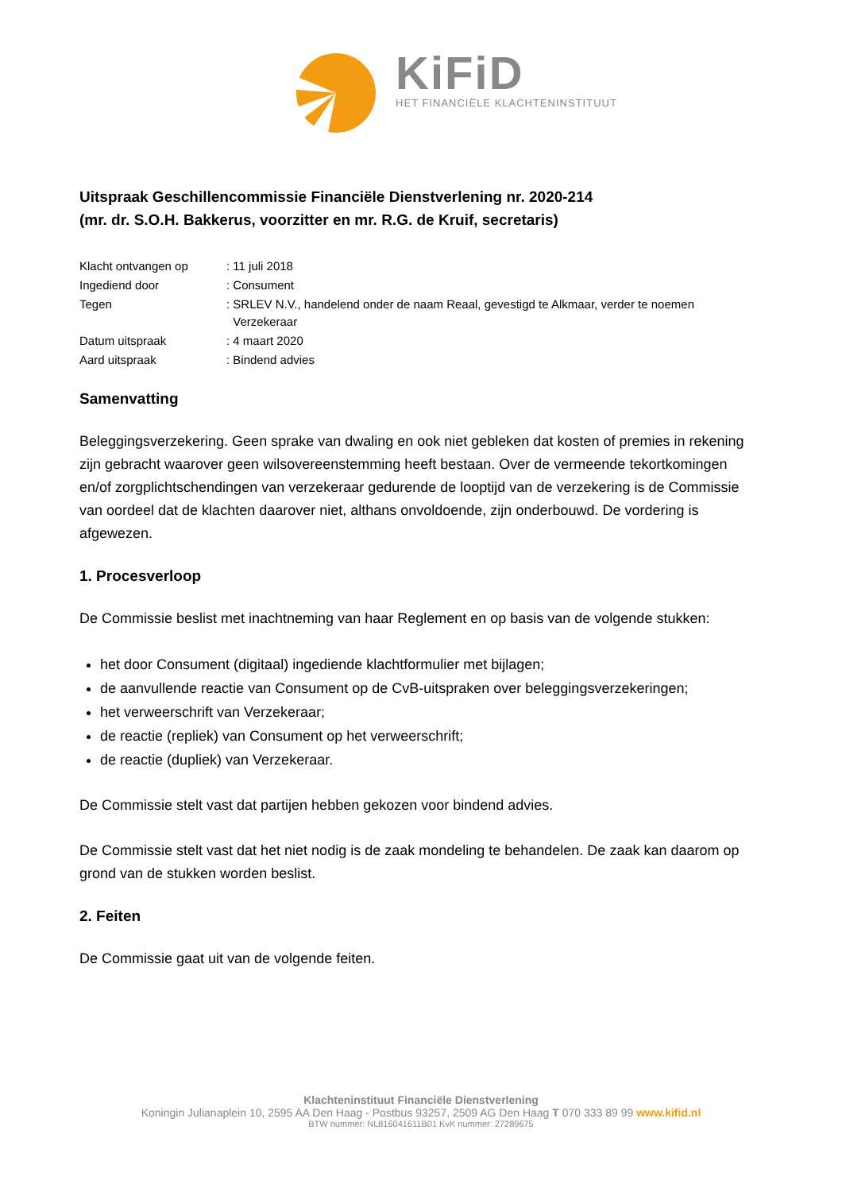KiFiD
HET FINANCIËLE KLACHTENINSTITUUT
Uitspraak Geschillencommissie Financiële Dienstverlening nr. 2020-214
(mr. dr. S.O.H. Bakkerus, voorzitter en mr. R.G. de Kruif, secretaris)
| Klacht ontvangen op | : 11 juli 2018 |
| Ingediend door | : Consument |
| Tegen | : SRLEV N.V., handelend onder de naam Reaal, gevestigd te Alkmaar, verder te noemen Verzekeraar |
| Datum uitspraak | : 4 maart 2020 |
| Aard uitspraak | : Bindend advies |
Samenvatting
Beleggingsverzekering. Geen sprake van dwaling en ook niet gebleken dat kosten of premies in rekening zijn gebracht waarover geen wilsovereenstemming heeft bestaan. Over de vermeende tekortkomingen en/of zorgplichtschendingen van verzekeraar gedurende de looptijd van de verzekering is de Commissie van oordeel dat de klachten daarover niet, althans onvoldoende, zijn onderbouwd. De vordering is afgewezen.
1. Procesverloop
De Commissie beslist met inachtneming van haar Reglement en op basis van de volgende stukken:
het door Consument (digitaal) ingediende klachtformulier met bijlagen;
de aanvullende reactie van Consument op de CvB-uitspraken over beleggingsverzekeringen;
het verweerschrift van Verzekeraar;
de reactie (repliek) van Consument op het verweerschrift;
de reactie (dupliek) van Verzekeraar.
De Commissie stelt vast dat partijen hebben gekozen voor bindend advies.
De Commissie stelt vast dat het niet nodig is de zaak mondeling te behandelen. De zaak kan daarom op grond van de stukken worden beslist.
2. Feiten
De Commissie gaat uit van de volgende feiten.
Klachteninstituut Financiële Dienstverlening
Koningin Julianaplein 10, 2595 AA Den Haag - Postbus 93257, 2509 AG Den Haag T 070 333 89 99 www.kifid.nl
BTW nummer: NL816041611B01 KvK nummer: 27289675